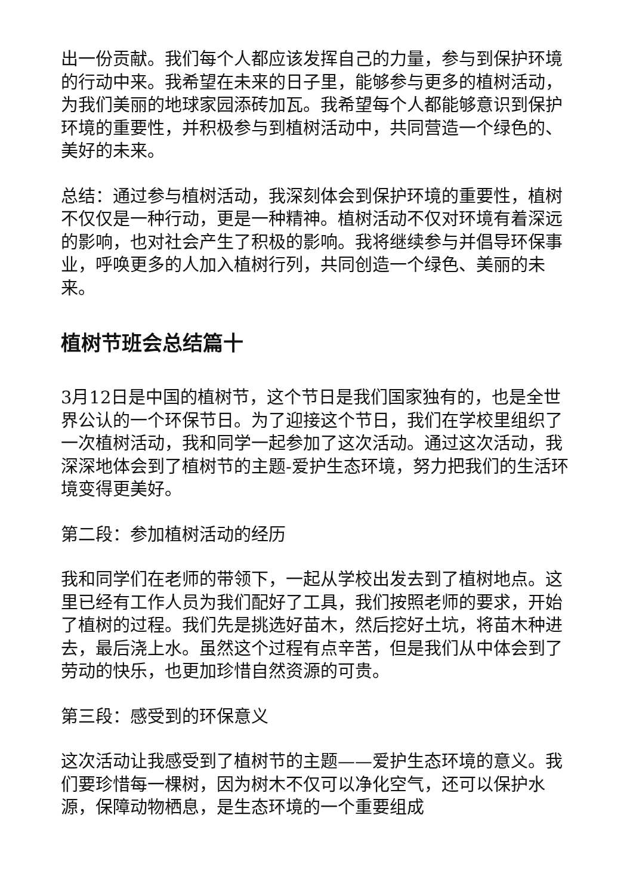出一份贡献。我们每个人都应该发挥自己的力量，参与到保护环境的行动中来。我希望在未来的日子里，能够参与更多的植树活动，为我们美丽的地球家园添砖加瓦。我希望每个人都能够意识到保护环境的重要性，并积极参与到植树活动中，共同营造一个绿色的、美好的未来。
总结：通过参与植树活动，我深刻体会到保护环境的重要性，植树不仅仅是一种行动，更是一种精神。植树活动不仅对环境有着深远的影响，也对社会产生了积极的影响。我将继续参与并倡导环保事业，呼唤更多的人加入植树行列，共同创造一个绿色、美丽的未来。
植树节班会总结篇十
3月12日是中国的植树节，这个节日是我们国家独有的，也是全世界公认的一个环保节日。为了迎接这个节日，我们在学校里组织了一次植树活动，我和同学一起参加了这次活动。通过这次活动，我深深地体会到了植树节的主题-爱护生态环境，努力把我们的生活环境变得更美好。
第二段：参加植树活动的经历
我和同学们在老师的带领下，一起从学校出发去到了植树地点。这里已经有工作人员为我们配好了工具，我们按照老师的要求，开始了植树的过程。我们先是挑选好苗木，然后挖好土坑，将苗木种进去，最后浇上水。虽然这个过程有点辛苦，但是我们从中体会到了劳动的快乐，也更加珍惜自然资源的可贵。
第三段：感受到的环保意义
这次活动让我感受到了植树节的主题——爱护生态环境的意义。我们要珍惜每一棵树，因为树木不仅可以净化空气，还可以保护水源，保障动物栖息，是生态环境的一个重要组成